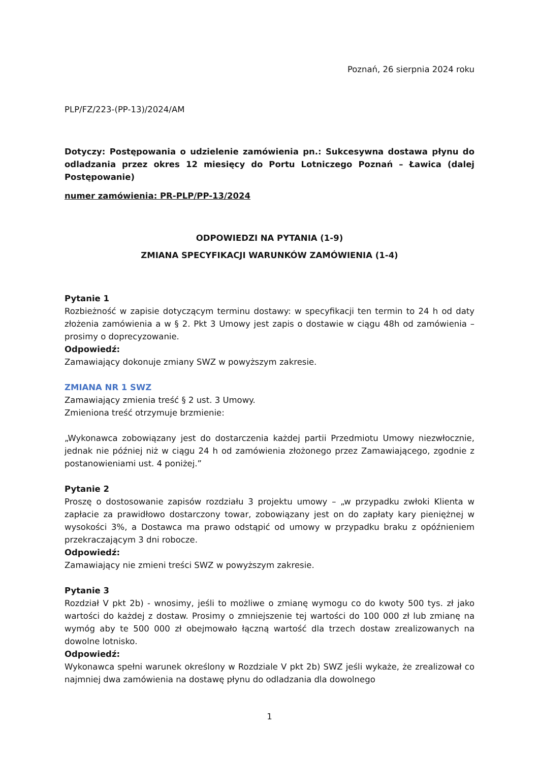Poznań, 26 sierpnia 2024 roku
PLP/FZ/223-(PP-13)/2024/AM
Dotyczy: Postępowania o udzielenie zamówienia pn.: Sukcesywna dostawa płynu do odladzania przez okres 12 miesięcy do Portu Lotniczego Poznań – Ławica (dalej Postępowanie)
numer zamówienia: PR-PLP/PP-13/2024
ODPOWIEDZI NA PYTANIA (1-9)
ZMIANA SPECYFIKACJI WARUNKÓW ZAMÓWIENIA (1-4)
Pytanie 1
Rozbieżność w zapisie dotyczącym terminu dostawy: w specyfikacji ten termin to 24 h od daty złożenia zamówienia a w § 2. Pkt 3 Umowy jest zapis o dostawie w ciągu 48h od zamówienia – prosimy o doprecyzowanie.
Odpowiedź:
Zamawiający dokonuje zmiany SWZ w powyższym zakresie.
ZMIANA NR 1 SWZ
Zamawiający zmienia treść § 2 ust. 3 Umowy.
Zmieniona treść otrzymuje brzmienie:
„Wykonawca zobowiązany jest do dostarczenia każdej partii Przedmiotu Umowy niezwłocznie, jednak nie później niż w ciągu 24 h od zamówienia złożonego przez Zamawiającego, zgodnie z postanowieniami ust. 4 poniżej.”
Pytanie 2
Proszę o dostosowanie zapisów rozdziału 3 projektu umowy – „w przypadku zwłoki Klienta w zapłacie za prawidłowo dostarczony towar, zobowiązany jest on do zapłaty kary pieniężnej w wysokości 3%, a Dostawca ma prawo odstąpić od umowy w przypadku braku z opóźnieniem przekraczającym 3 dni robocze.
Odpowiedź:
Zamawiający nie zmieni treści SWZ w powyższym zakresie.
Pytanie 3
Rozdział V pkt 2b) - wnosimy, jeśli to możliwe o zmianę wymogu co do kwoty 500 tys. zł jako wartości do każdej z dostaw. Prosimy o zmniejszenie tej wartości do 100 000 zł lub zmianę na wymóg aby te 500 000 zł obejmowało łączną wartość dla trzech dostaw zrealizowanych na dowolne lotnisko.
Odpowiedź:
Wykonawca spełni warunek określony w Rozdziale V pkt 2b) SWZ jeśli wykaże, że zrealizował co najmniej dwa zamówienia na dostawę płynu do odladzania dla dowolnego
1